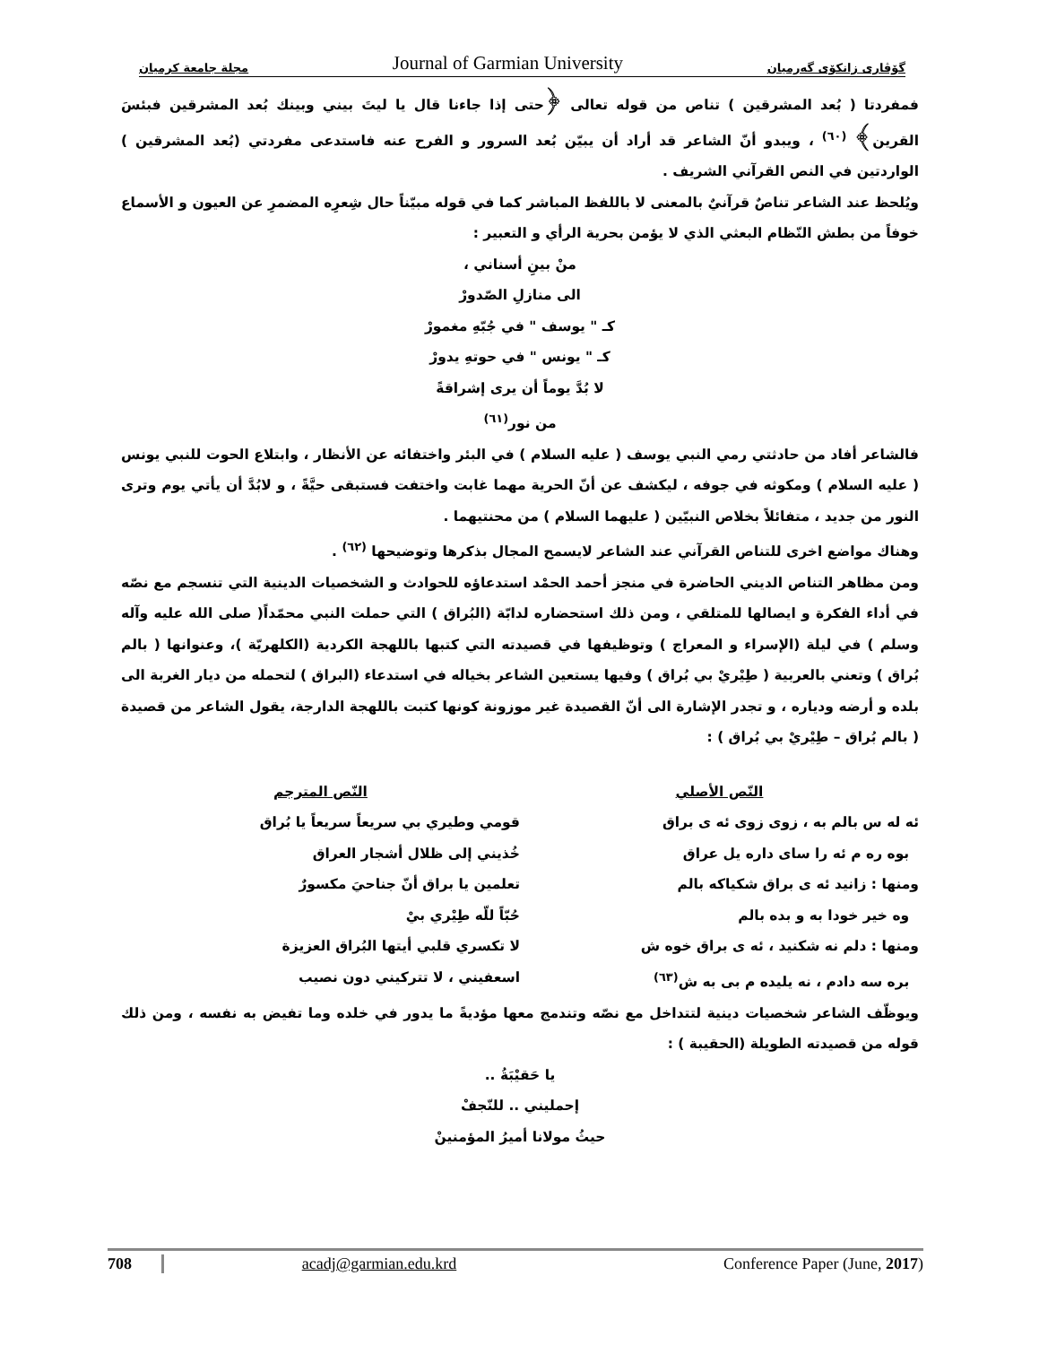مجلة جامعة كرميان Journal of Garmian University گۆڤاری زانكۆی گەرمیان
فمفردتا ( بُعد المشرقين ) تناص من قوله تعالى ﴿حتى إذا جاءنا قال يا ليتَ بيني وبينك بُعد المشرقين فبئسَ القرين﴾ <sup>(٦٠)</sup> ، ويبدو أنّ الشاعر قد أراد أن يبيّن بُعد السرور و الفرح عنه فاستدعى مفردتي (بُعد المشرقين ) الواردتين في النص القرآني الشريف .
ويُلحظ عند الشاعر تناصٌ قرآنيٌ بالمعنى لا باللفظ المباشر كما في قوله مبيّناً حال شِعرِه المضمرِ عن العيون و الأسماع خوفاً من بطش النّظام البعثي الذي لا يؤمن بحرية الرأي و التعبير :
منْ بينِ أسناني ،
الى منازلِ الصّدورْ
كـ " يوسف " في جُبّهِ مغمورْ
كـ " يونس " في حوتهِ يدورْ
لا بُدَّ يوماً أن يرى إشراقةً
من نور<sup>(٦١)</sup>
فالشاعر أفاد من حادثتي رمي النبي يوسف ( عليه السلام ) في البئر واختفائه عن الأنظار ، وابتلاع الحوت للنبي يونس ( عليه السلام ) ومكوثه في جوفه ، ليكشف عن أنّ الحرية مهما غابت واختفت فستبقى حيَّةً ، و لابُدَّ أن يأتي يوم وترى النور من جديد ، متفائلاً بخلاص النبيّين ( عليهما السلام ) من محنتيهما .
وهناك مواضع اخرى للتناص القرآني عند الشاعر لايسمح المجال بذكرها وتوضيحها <sup>(٦٢)</sup> .
ومن مظاهر التناص الديني الحاضرة في منجز أحمد الحمْد استدعاؤه للحوادث و الشخصيات الدينية التي تنسجم مع نصّه في أداء الفكرة و ايصالها للمتلقي ، ومن ذلك استحضاره لدابّة (البُراق ) التي حملت النبي محمّداً( صلى الله عليه وآله وسلم ) في ليلة (الإسراء و المعراج ) وتوظيفها في قصيدته التي كتبها باللهجة الكردية (الكلهريّة )، وعنوانها ( بالم بُراق ) وتعني بالعربية ( طِيْريْ بي بُراق ) وفيها يستعين الشاعر بخياله في استدعاء (البراق ) لتحمله من ديار الغربة الى بلده و أرضه ودياره ، و تجدر الإشارة الى أنّ القصيدة غير موزونة كونها كتبت باللهجة الدارجة، يقول الشاعر من قصيدة ( بالم بُراق – طِيْريْ بي بُراق ) :
النّص الأصلي
ئه له س بالم به ، زوى زوى ئه ى براق
بوه ره م ئه را ساى داره يل عراق
ومنها : زانيد ئه ى براق شكياكه بالم
وه خير خودا به و بده بالم
ومنها : دلم نه شكنيد ، ئه ى براق خوه ش
بره سه دادم ، نه يليده م بى به ش<sup>(٦٣)</sup>
النّص المترجم
قومي وطيري بي سريعاً سريعاً يا بُراق
خُذيني إلى ظلال أشجار العراق
تعلمين يا براق أنّ جناحيَ مكسورٌ
حُبّاً للّه طِيْري بيْ
لا تكسري قلبي أيتها البُراق العزيزة
اسعفيني ، لا تتركيني دون نصيب
ويوظّف الشاعر شخصيات دينية لتتداخل مع نصّه وتندمج معها مؤديةً ما يدور في خلده وما تفيض به نفسه ، ومن ذلك قوله من قصيدته الطويلة (الحقيبة ) :
يا حَقيْبَةُ ..
إحمليني .. للنّجفْ
حيثُ مولانا أميرُ المؤمنينْ
708 acadj@garmian.edu.krd Conference Paper (June, 2017)